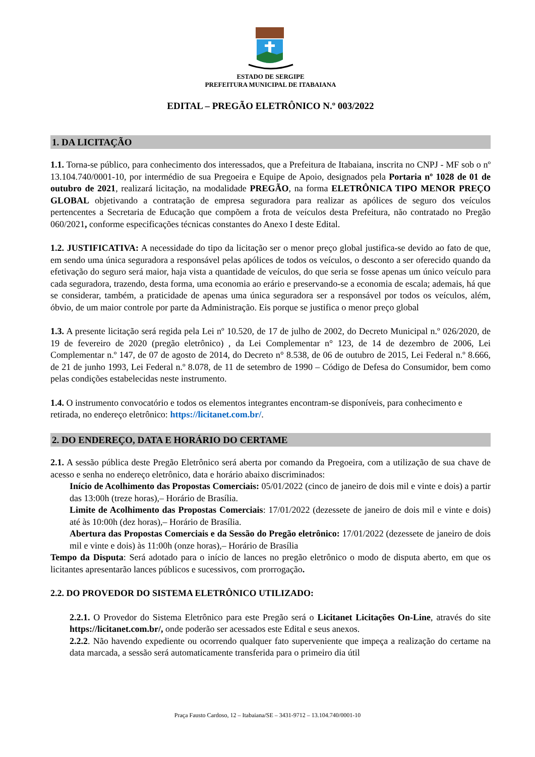ESTADO DE SERGIPE
PREFEITURA MUNICIPAL DE ITABAIANA
EDITAL – PREGÃO ELETRÔNICO N.º 003/2022
1. DA LICITAÇÃO
1.1. Torna-se público, para conhecimento dos interessados, que a Prefeitura de Itabaiana, inscrita no CNPJ - MF sob o nº 13.104.740/0001-10, por intermédio de sua Pregoeira e Equipe de Apoio, designados pela Portaria nº 1028 de 01 de outubro de 2021, realizará licitação, na modalidade PREGÃO, na forma ELETRÔNICA TIPO MENOR PREÇO GLOBAL objetivando a contratação de empresa seguradora para realizar as apólices de seguro dos veículos pertencentes a Secretaria de Educação que compõem a frota de veículos desta Prefeitura, não contratado no Pregão 060/2021, conforme especificações técnicas constantes do Anexo I deste Edital.
1.2. JUSTIFICATIVA: A necessidade do tipo da licitação ser o menor preço global justifica-se devido ao fato de que, em sendo uma única seguradora a responsável pelas apólices de todos os veículos, o desconto a ser oferecido quando da efetivação do seguro será maior, haja vista a quantidade de veículos, do que seria se fosse apenas um único veículo para cada seguradora, trazendo, desta forma, uma economia ao erário e preservando-se a economia de escala; ademais, há que se considerar, também, a praticidade de apenas uma única seguradora ser a responsável por todos os veículos, além, óbvio, de um maior controle por parte da Administração. Eis porque se justifica o menor preço global
1.3. A presente licitação será regida pela Lei nº 10.520, de 17 de julho de 2002, do Decreto Municipal n.º 026/2020, de 19 de fevereiro de 2020 (pregão eletrônico) , da Lei Complementar n° 123, de 14 de dezembro de 2006, Lei Complementar n.º 147, de 07 de agosto de 2014, do Decreto n° 8.538, de 06 de outubro de 2015, Lei Federal n.º 8.666, de 21 de junho 1993, Lei Federal n.º 8.078, de 11 de setembro de 1990 – Código de Defesa do Consumidor, bem como pelas condições estabelecidas neste instrumento.
1.4. O instrumento convocatório e todos os elementos integrantes encontram-se disponíveis, para conhecimento e retirada, no endereço eletrônico: https://licitanet.com.br/.
2. DO ENDEREÇO, DATA E HORÁRIO DO CERTAME
2.1. A sessão pública deste Pregão Eletrônico será aberta por comando da Pregoeira, com a utilização de sua chave de acesso e senha no endereço eletrônico, data e horário abaixo discriminados:
Início de Acolhimento das Propostas Comerciais: 05/01/2022 (cinco de janeiro de dois mil e vinte e dois) a partir das 13:00h (treze horas),– Horário de Brasília.
Limite de Acolhimento das Propostas Comerciais: 17/01/2022 (dezessete de janeiro de dois mil e vinte e dois) até às 10:00h (dez horas),– Horário de Brasília.
Abertura das Propostas Comerciais e da Sessão do Pregão eletrônico: 17/01/2022 (dezessete de janeiro de dois mil e vinte e dois) às 11:00h (onze horas),– Horário de Brasília
Tempo da Disputa: Será adotado para o início de lances no pregão eletrônico o modo de disputa aberto, em que os licitantes apresentarão lances públicos e sucessivos, com prorrogação.
2.2. DO PROVEDOR DO SISTEMA ELETRÔNICO UTILIZADO:
2.2.1. O Provedor do Sistema Eletrônico para este Pregão será o Licitanet Licitações On-Line, através do site https://licitanet.com.br/, onde poderão ser acessados este Edital e seus anexos.
2.2.2. Não havendo expediente ou ocorrendo qualquer fato superveniente que impeça a realização do certame na data marcada, a sessão será automaticamente transferida para o primeiro dia útil
Praça Fausto Cardoso, 12 – Itabaiana/SE – 3431-9712 – 13.104.740/0001-10